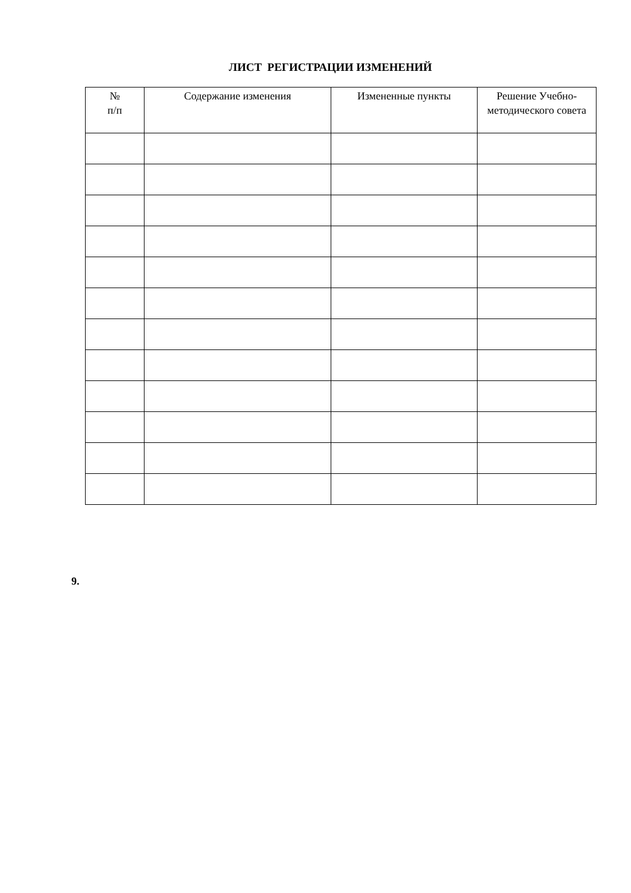ЛИСТ РЕГИСТРАЦИИ ИЗМЕНЕНИЙ
| № п/п | Содержание изменения | Измененные пункты | Решение Учебно-методического совета |
| --- | --- | --- | --- |
9.